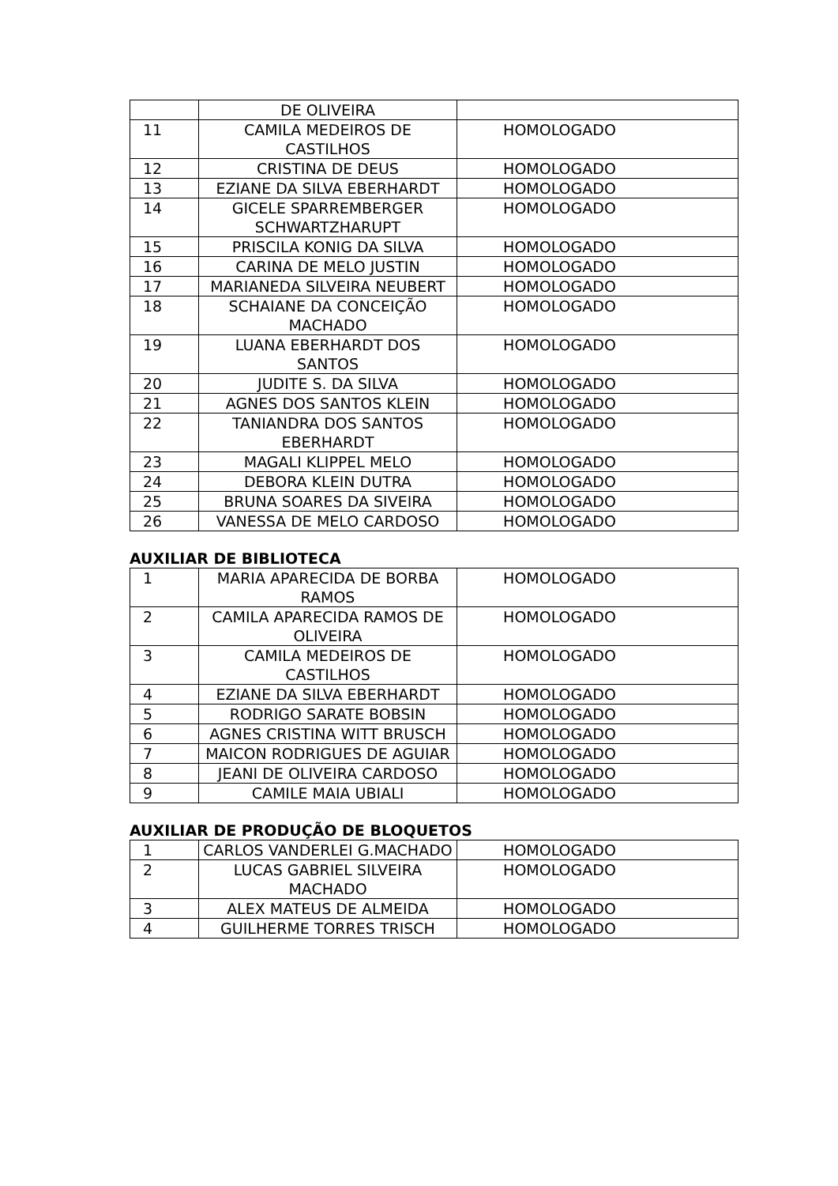| | DE OLIVEIRA | |
| 11 | CAMILA MEDEIROS DE CASTILHOS | HOMOLOGADO |
| 12 | CRISTINA DE DEUS | HOMOLOGADO |
| 13 | EZIANE DA SILVA EBERHARDT | HOMOLOGADO |
| 14 | GICELE SPARREMBERGER SCHWARTZHARUPT | HOMOLOGADO |
| 15 | PRISCILA KONIG DA SILVA | HOMOLOGADO |
| 16 | CARINA DE MELO JUSTIN | HOMOLOGADO |
| 17 | MARIANEDA SILVEIRA NEUBERT | HOMOLOGADO |
| 18 | SCHAIANE DA CONCEIÇÃO MACHADO | HOMOLOGADO |
| 19 | LUANA EBERHARDT DOS SANTOS | HOMOLOGADO |
| 20 | JUDITE S. DA SILVA | HOMOLOGADO |
| 21 | AGNES DOS SANTOS KLEIN | HOMOLOGADO |
| 22 | TANIANDRA DOS SANTOS EBERHARDT | HOMOLOGADO |
| 23 | MAGALI KLIPPEL MELO | HOMOLOGADO |
| 24 | DEBORA KLEIN DUTRA | HOMOLOGADO |
| 25 | BRUNA SOARES DA SIVEIRA | HOMOLOGADO |
| 26 | VANESSA DE MELO CARDOSO | HOMOLOGADO |
AUXILIAR DE BIBLIOTECA
| 1 | MARIA APARECIDA DE BORBA RAMOS | HOMOLOGADO |
| 2 | CAMILA APARECIDA RAMOS DE OLIVEIRA | HOMOLOGADO |
| 3 | CAMILA MEDEIROS DE CASTILHOS | HOMOLOGADO |
| 4 | EZIANE DA SILVA EBERHARDT | HOMOLOGADO |
| 5 | RODRIGO SARATE BOBSIN | HOMOLOGADO |
| 6 | AGNES CRISTINA WITT BRUSCH | HOMOLOGADO |
| 7 | MAICON RODRIGUES DE AGUIAR | HOMOLOGADO |
| 8 | JEANI DE OLIVEIRA CARDOSO | HOMOLOGADO |
| 9 | CAMILE MAIA UBIALI | HOMOLOGADO |
AUXILIAR DE PRODUÇÃO DE BLOQUETOS
| 1 | CARLOS VANDERLEI G.MACHADO | HOMOLOGADO |
| 2 | LUCAS GABRIEL SILVEIRA MACHADO | HOMOLOGADO |
| 3 | ALEX MATEUS DE ALMEIDA | HOMOLOGADO |
| 4 | GUILHERME TORRES TRISCH | HOMOLOGADO |